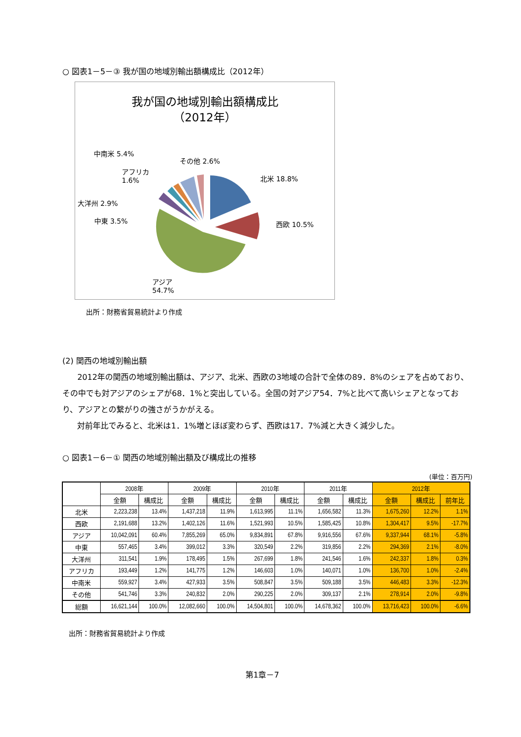○ 図表1－5－③ 我が国の地域別輸出額構成比（2012年）
我が国の地域別輸出額構成比
（2012年）
中南米 5.4%
その他 2.6%
アフリカ
1.6%
北米 18.8%
大洋州 2.9%
中東 3.5% 西欧 10.5%
アジア
54.7%
出所：財務省貿易統計より作成
(2) 関西の地域別輸出額
2012年の関西の地域別輸出額は、アジア、北米、西欧の3地域の合計で全体の89．8%のシェアを占めており、その中でも対アジアのシェアが68．1%と突出している。全国の対アジア54．7%と比べて高いシェアとなっており、アジアとの繋がりの強さがうかがえる。
対前年比でみると、北米は1．1%増とほぼ変わらず、西欧は17．7%減と大きく減少した。
○ 図表1－6－① 関西の地域別輸出額及び構成比の推移
(単位：百万円)
| | 2008年 | | 2009年 | | 2010年 | | 2011年 | | 2012年 | | |
| --- | --- | --- | --- | --- | --- | --- | --- | --- | --- | --- | --- |
| | 金額 | 構成比 | 金額 | 構成比 | 金額 | 構成比 | 金額 | 構成比 | 金額 | 構成比 | 前年比 |
| 北米 | 2,223,238 | 13.4% | 1,437,218 | 11.9% | 1,613,995 | 11.1% | 1,656,582 | 11.3% | 1,675,260 | 12.2% | 1.1% |
| 西欧 | 2,191,688 | 13.2% | 1,402,126 | 11.6% | 1,521,993 | 10.5% | 1,585,425 | 10.8% | 1,304,417 | 9.5% | -17.7% |
| アジア | 10,042,091 | 60.4% | 7,855,269 | 65.0% | 9,834,891 | 67.8% | 9,916,556 | 67.6% | 9,337,944 | 68.1% | -5.8% |
| 中東 | 557,465 | 3.4% | 399,012 | 3.3% | 320,549 | 2.2% | 319,856 | 2.2% | 294,369 | 2.1% | -8.0% |
| 大洋州 | 311,541 | 1.9% | 178,495 | 1.5% | 267,699 | 1.8% | 241,546 | 1.6% | 242,337 | 1.8% | 0.3% |
| アフリカ | 193,449 | 1.2% | 141,775 | 1.2% | 146,603 | 1.0% | 140,071 | 1.0% | 136,700 | 1.0% | -2.4% |
| 中南米 | 559,927 | 3.4% | 427,933 | 3.5% | 508,847 | 3.5% | 509,188 | 3.5% | 446,483 | 3.3% | -12.3% |
| その他 | 541,746 | 3.3% | 240,832 | 2.0% | 290,225 | 2.0% | 309,137 | 2.1% | 278,914 | 2.0% | -9.8% |
| 総額 | 16,621,144 | 100.0% | 12,082,660 | 100.0% | 14,504,801 | 100.0% | 14,678,362 | 100.0% | 13,716,423 | 100.0% | -6.6% |
出所：財務省貿易統計より作成
第1章－7